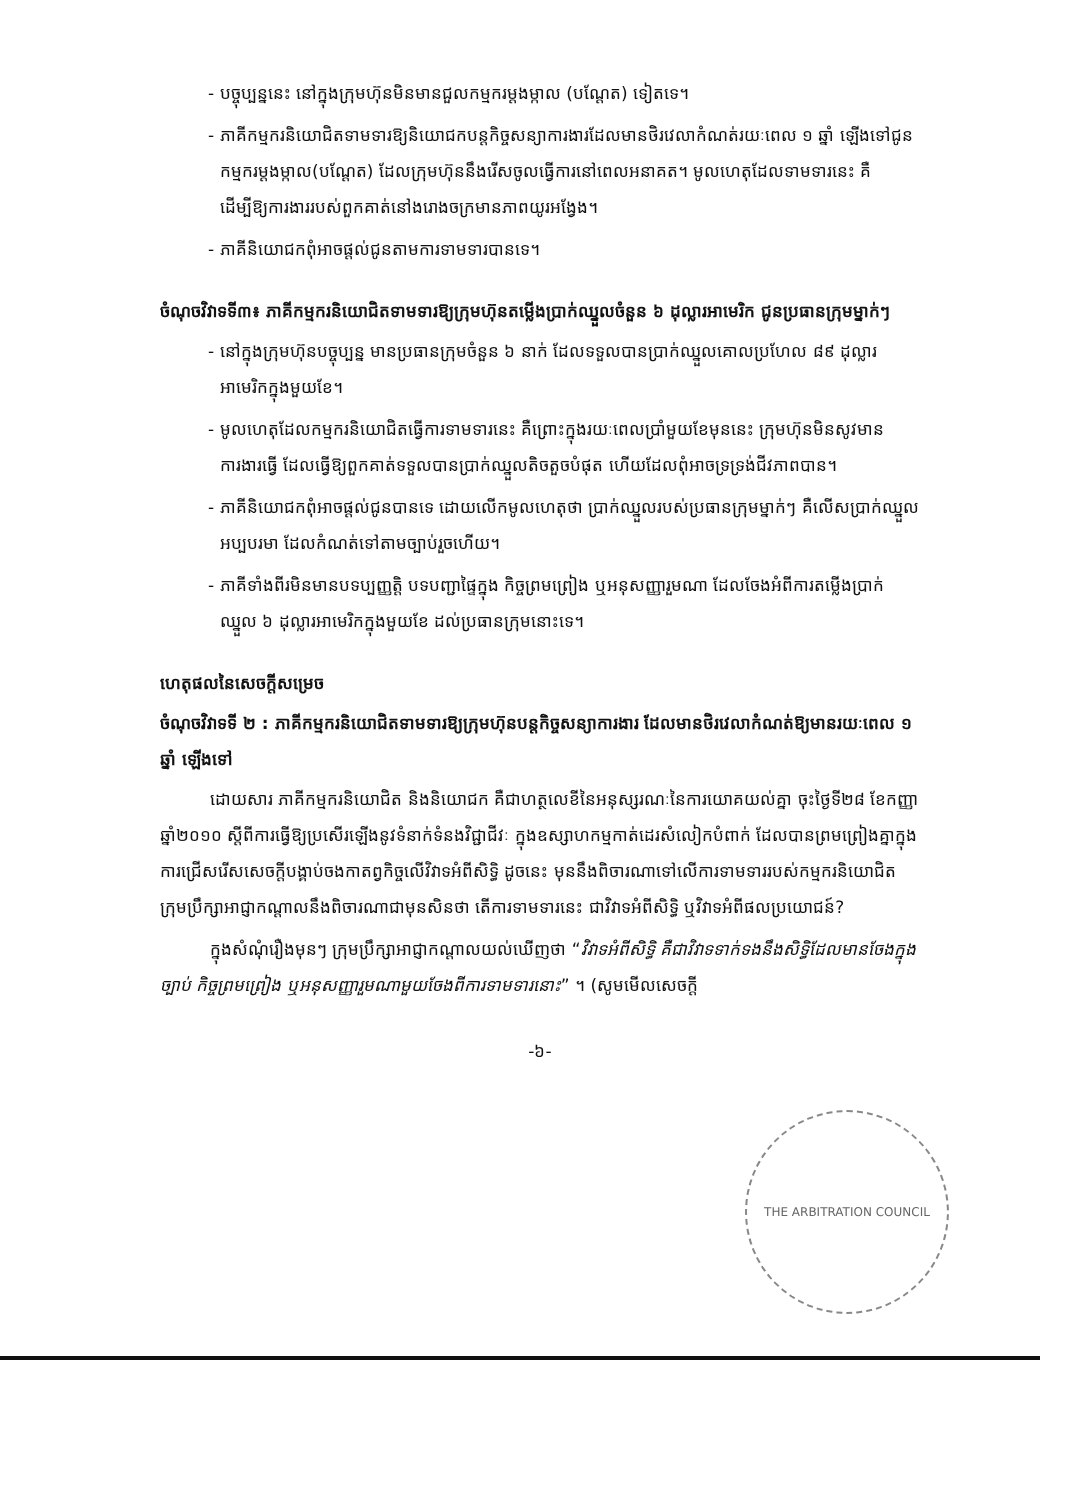- បច្ចុប្បន្ននេះ នៅក្នុងក្រុមហ៊ុនមិនមានជួលកម្មករម្តងម្កាល (បណ្តែត) ទៀតទេ។
- ភាគីកម្មករនិយោជិតទាមទារឱ្យនិយោជកបន្តកិច្ចសន្យាការងារដែលមានថិរវេលាកំណត់រយៈពេល ១ ឆ្នាំ ឡើងទៅជូនកម្មករម្តងម្កាល(បណ្តែត) ដែលក្រុមហ៊ុននឹងរើសចូលធ្វើការនៅពេលអនាគត។ មូលហេតុដែលទាមទារនេះ គឺ ដើម្បីឱ្យការងាររបស់ពួកគាត់នៅងរោងចក្រមានភាពយូរអង្វែង។
- ភាគីនិយោជកពុំអាចផ្តល់ជូនតាមការទាមទារបានទេ។
ចំណុចវិវាទទី៣៖ ភាគីកម្មករនិយោជិតទាមទារឱ្យក្រុមហ៊ុនតម្លើងប្រាក់ឈ្នួលចំនួន ៦ ដុល្លារអាមេរិក ជូនប្រធានក្រុមម្នាក់ៗ
- នៅក្នុងក្រុមហ៊ុនបច្ចុប្បន្ន មានប្រធានក្រុមចំនួន ៦ នាក់ ដែលទទួលបានប្រាក់ឈ្នួលគោលប្រហែល ៨៩ ដុល្លារអាមេរិកក្នុងមួយខែ។
- មូលហេតុដែលកម្មករនិយោជិតធ្វើការទាមទារនេះ គឺព្រោះក្នុងរយៈពេលប្រាំមួយខែមុននេះ ក្រុមហ៊ុនមិនសូវមានការងារធ្វើ ដែលធ្វើឱ្យពួកគាត់ទទួលបានប្រាក់ឈ្នួលតិចតួចបំផុត ហើយដែលពុំអាចទ្រទ្រង់ជីវភាពបាន។
- ភាគីនិយោជកពុំអាចផ្តល់ជូនបានទេ ដោយលើកមូលហេតុថា ប្រាក់ឈ្នួលរបស់ប្រធានក្រុមម្នាក់ៗ គឺលើសប្រាក់ឈ្នួលអប្បបរមា ដែលកំណត់ទៅតាមច្បាប់រួចហើយ។
- ភាគីទាំងពីរមិនមានបទប្បញ្ញត្តិ បទបញ្ជាផ្ទៃក្នុង កិច្ចព្រមព្រៀង ឬអនុសញ្ញារួមណា ដែលចែងអំពីការតម្លើងប្រាក់ឈ្នួល ៦ ដុល្លារអាមេរិកក្នុងមួយខែ ដល់ប្រធានក្រុមនោះទេ។
ហេតុផលនៃសេចក្តីសម្រេច
ចំណុចវិវាទទី ២ : ភាគីកម្មករនិយោជិតទាមទារឱ្យក្រុមហ៊ុនបន្តកិច្ចសន្យាការងារ ដែលមានថិរវេលាកំណត់ឱ្យមានរយៈពេល ១ ឆ្នាំ ឡើងទៅ
ដោយសារ ភាគីកម្មករនិយោជិត និងនិយោជក គឺជាហត្ថលេខីនៃអនុស្សរណៈនៃការយោគយល់គ្នា ចុះថ្ងៃទី២៨ ខែកញ្ញា ឆ្នាំ២០១០ ស្តីពីការធ្វើឱ្យប្រសើរឡើងនូវទំនាក់ទំនងវិជ្ជាជីវៈ ក្នុងឧស្សាហកម្មកាត់ដេរសំលៀកបំពាក់ ដែលបានព្រមព្រៀងគ្នាក្នុងការជ្រើសរើសសេចក្តីបង្គាប់ចងកាតព្វកិច្ចលើវិវាទអំពីសិទ្ធិ ដូចនេះ មុននឹងពិចារណាទៅលើការទាមទាររបស់កម្មករនិយោជិត ក្រុមប្រឹក្សាអាជ្ញាកណ្តាលនឹងពិចារណាជាមុនសិនថា តើការទាមទារនេះ ជាវិវាទអំពីសិទ្ធិ ឬវិវាទអំពីផលប្រយោជន៍?
ក្នុងសំណុំរឿងមុនៗ ក្រុមប្រឹក្សាអាជ្ញាកណ្តាលយល់ឃើញថា “វិវាទអំពីសិទ្ធិ គឺជាវិវាទទាក់ទងនឹងសិទ្ធិដែលមានចែងក្នុងច្បាប់ កិច្ចព្រមព្រៀង ឬអនុសញ្ញារួមណាមួយចែងពីការទាមទារនោះ” ។ (សូមមើលសេចក្តី
-៦-
THE ARBITRATION COUNCIL